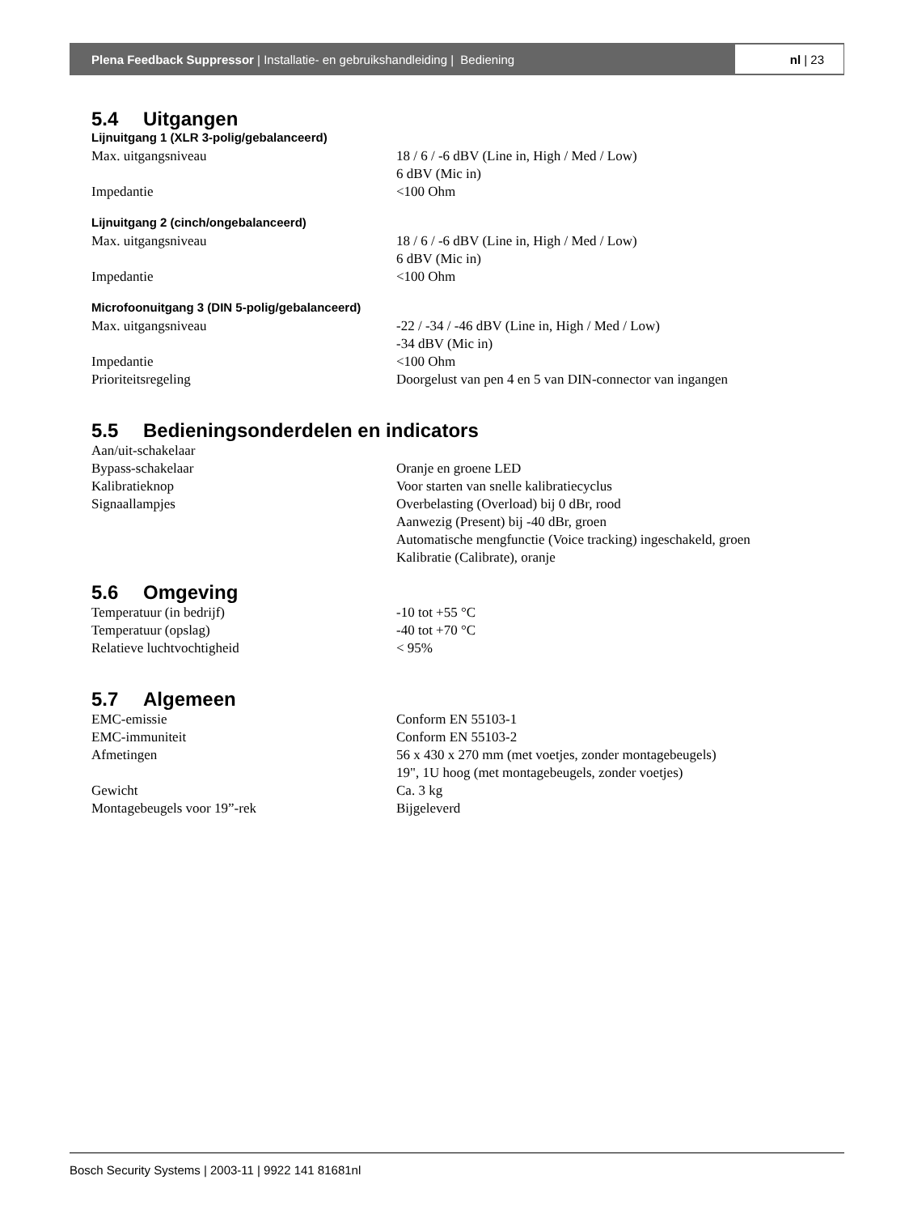Plena Feedback Suppressor | Installatie- en gebruikshandleiding | Bediening
nl | 23
5.4 Uitgangen
Lijnuitgang 1 (XLR 3-polig/gebalanceerd)
| Max. uitgangsniveau | 18 / 6 / -6 dBV (Line in, High / Med / Low) 6 dBV (Mic in) |
| Impedantie | <100 Ohm |
Lijnuitgang 2 (cinch/ongebalanceerd)
| Max. uitgangsniveau | 18 / 6 / -6 dBV (Line in, High / Med / Low) 6 dBV (Mic in) |
| Impedantie | <100 Ohm |
Microfoonuitgang 3 (DIN 5-polig/gebalanceerd)
| Max. uitgangsniveau | -22 / -34 / -46 dBV (Line in, High / Med / Low) -34 dBV (Mic in) |
| Impedantie | <100 Ohm |
| Prioriteitsregeling | Doorgelust van pen 4 en 5 van DIN-connector van ingangen |
5.5 Bedieningsonderdelen en indicators
| Aan/uit-schakelaar | |
| Bypass-schakelaar | Oranje en groene LED |
| Kalibratieknop | Voor starten van snelle kalibratiecyclus |
| Signaallampjes | Overbelasting (Overload) bij 0 dBr, rood Aanwezig (Present) bij -40 dBr, groen Automatische mengfunctie (Voice tracking) ingeschakeld, groen Kalibratie (Calibrate), oranje |
5.6 Omgeving
| Temperatuur (in bedrijf) | -10 tot +55 °C |
| Temperatuur (opslag) | -40 tot +70 °C |
| Relatieve luchtvochtigheid | < 95% |
5.7 Algemeen
| EMC-emissie | Conform EN 55103-1 |
| EMC-immuniteit | Conform EN 55103-2 |
| Afmetingen | 56 x 430 x 270 mm (met voetjes, zonder montagebeugels) 19", 1U hoog (met montagebeugels, zonder voetjes) |
| Gewicht | Ca. 3 kg |
| Montagebeugels voor 19”-rek | Bijgeleverd |
Bosch Security Systems | 2003-11 | 9922 141 81681nl